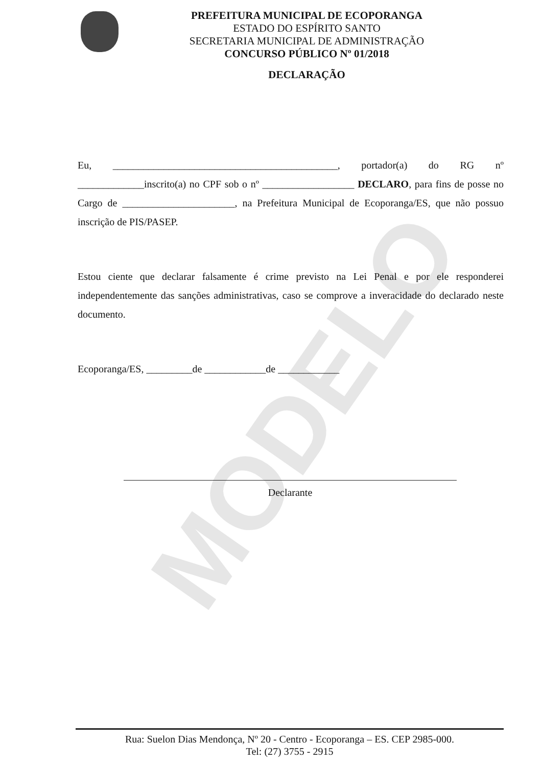MODELO
PREFEITURA MUNICIPAL DE ECOPORANGA
ESTADO DO ESPÍRITO SANTO
SECRETARIA MUNICIPAL DE ADMINISTRAÇÃO
CONCURSO PÚBLICO Nº 01/2018
DECLARAÇÃO
Eu, ____________________________________________, portador(a) do RG nº _____________inscrito(a) no CPF sob o nº __________________ DECLARO, para fins de posse no Cargo de ______________________, na Prefeitura Municipal de Ecoporanga/ES, que não possuo inscrição de PIS/PASEP.
Estou ciente que declarar falsamente é crime previsto na Lei Penal e por ele responderei independentemente das sanções administrativas, caso se comprove a inveracidade do declarado neste documento.
Ecoporanga/ES, _________de ____________de ____________
Declarante
Rua: Suelon Dias Mendonça, Nº 20 - Centro - Ecoporanga – ES. CEP 2985-000.
Tel: (27) 3755 - 2915